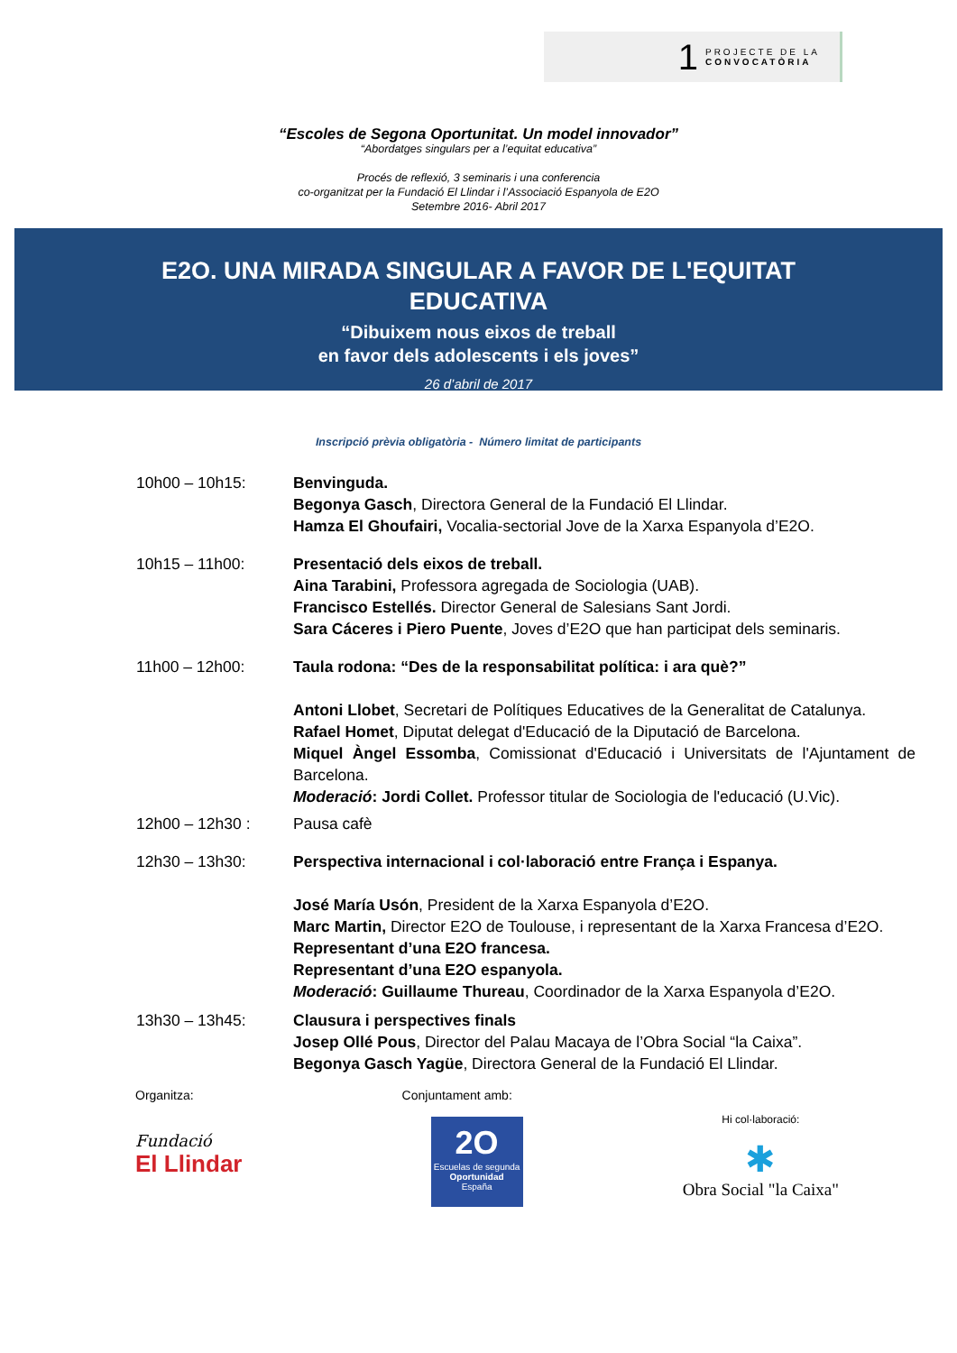1 PROJECTE DE LA
CONVOCATÒRIA
“Escoles de Segona Oportunitat. Un model innovador”
“Abordatges singulars per a l’equitat educativa”
Procés de reflexió, 3 seminaris i una conferencia
co-organitzat per la Fundació El Llindar i l’Associació Espanyola de E2O
Setembre 2016- Abril 2017
E2O. UNA MIRADA SINGULAR A FAVOR DE L'EQUITAT
EDUCATIVA
“Dibuixem nous eixos de treball
en favor dels adolescents i els joves”
26 d’abril de 2017
Inscripció prèvia obligatòria - Número limitat de participants
10h00 – 10h15: Benvinguda.
Begonya Gasch, Directora General de la Fundació El Llindar.
Hamza El Ghoufairi, Vocalia-sectorial Jove de la Xarxa Espanyola d’E2O.
10h15 – 11h00: Presentació dels eixos de treball.
Aina Tarabini, Professora agregada de Sociologia (UAB).
Francisco Estellés. Director General de Salesians Sant Jordi.
Sara Cáceres i Piero Puente, Joves d’E2O que han participat dels seminaris.
11h00 – 12h00: Taula rodona: “Des de la responsabilitat política: i ara què?”
Antoni Llobet, Secretari de Polítiques Educatives de la Generalitat de Catalunya.
Rafael Homet, Diputat delegat d'Educació de la Diputació de Barcelona.
Miquel Àngel Essomba, Comissionat d'Educació i Universitats de l'Ajuntament de Barcelona.
Moderació: Jordi Collet. Professor titular de Sociologia de l'educació (U.Vic).
12h00 – 12h30 : Pausa cafè
12h30 – 13h30: Perspectiva internacional i col·laboració entre França i Espanya.
José María Usón, President de la Xarxa Espanyola d’E2O.
Marc Martin, Director E2O de Toulouse, i representant de la Xarxa Francesa d’E2O.
Representant d’una E2O francesa.
Representant d’una E2O espanyola.
Moderació: Guillaume Thureau, Coordinador de la Xarxa Espanyola d’E2O.
13h30 – 13h45: Clausura i perspectives finals
Josep Ollé Pous, Director del Palau Macaya de l’Obra Social “la Caixa”.
Begonya Gasch Yagüe, Directora General de la Fundació El Llindar.
Organitza:
Fundació
El Llindar
Conjuntament amb:
2O
Escuelas de segunda
Oportunidad
España
Hi col·laboració:
✱
Obra Social "la Caixa"